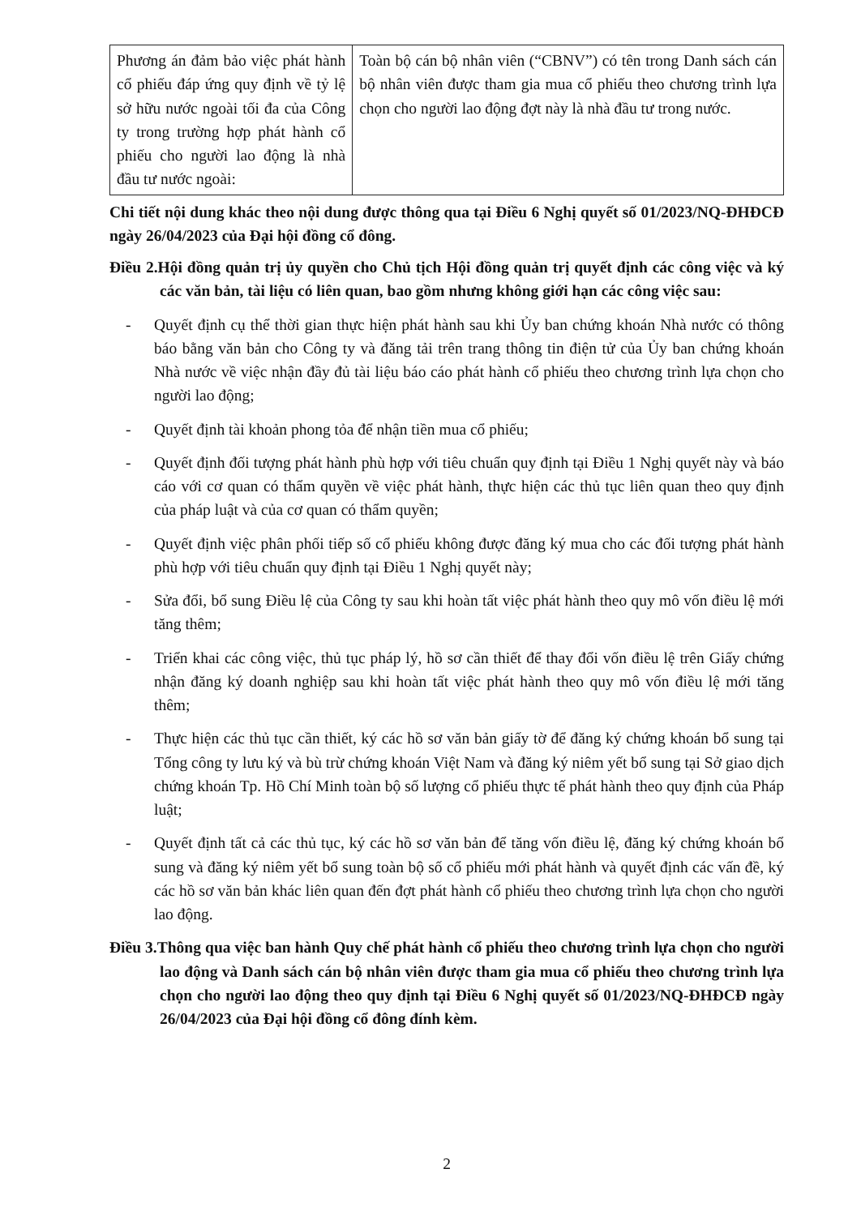| Phương án đảm bảo việc phát hành cổ phiếu đáp ứng quy định về tỷ lệ sở hữu nước ngoài tối đa của Công ty trong trường hợp phát hành cổ phiếu cho người lao động là nhà đầu tư nước ngoài: | Toàn bộ cán bộ nhân viên (“CBNV”) có tên trong Danh sách cán bộ nhân viên được tham gia mua cổ phiếu theo chương trình lựa chọn cho người lao động đợt này là nhà đầu tư trong nước. |
Chi tiết nội dung khác theo nội dung được thông qua tại Điều 6 Nghị quyết số 01/2023/NQ-ĐHĐCĐ ngày 26/04/2023 của Đại hội đồng cổ đông.
Điều 2.Hội đồng quản trị ủy quyền cho Chủ tịch Hội đồng quản trị quyết định các công việc và ký các văn bản, tài liệu có liên quan, bao gồm nhưng không giới hạn các công việc sau:
- Quyết định cụ thể thời gian thực hiện phát hành sau khi Ủy ban chứng khoán Nhà nước có thông báo bằng văn bản cho Công ty và đăng tải trên trang thông tin điện tử của Ủy ban chứng khoán Nhà nước về việc nhận đầy đủ tài liệu báo cáo phát hành cổ phiếu theo chương trình lựa chọn cho người lao động;
- Quyết định tài khoản phong tỏa để nhận tiền mua cổ phiếu;
- Quyết định đối tượng phát hành phù hợp với tiêu chuẩn quy định tại Điều 1 Nghị quyết này và báo cáo với cơ quan có thẩm quyền về việc phát hành, thực hiện các thủ tục liên quan theo quy định của pháp luật và của cơ quan có thẩm quyền;
- Quyết định việc phân phối tiếp số cổ phiếu không được đăng ký mua cho các đối tượng phát hành phù hợp với tiêu chuẩn quy định tại Điều 1 Nghị quyết này;
- Sửa đổi, bổ sung Điều lệ của Công ty sau khi hoàn tất việc phát hành theo quy mô vốn điều lệ mới tăng thêm;
- Triển khai các công việc, thủ tục pháp lý, hồ sơ cần thiết để thay đổi vốn điều lệ trên Giấy chứng nhận đăng ký doanh nghiệp sau khi hoàn tất việc phát hành theo quy mô vốn điều lệ mới tăng thêm;
- Thực hiện các thủ tục cần thiết, ký các hồ sơ văn bản giấy tờ để đăng ký chứng khoán bổ sung tại Tổng công ty lưu ký và bù trừ chứng khoán Việt Nam và đăng ký niêm yết bổ sung tại Sở giao dịch chứng khoán Tp. Hồ Chí Minh toàn bộ số lượng cổ phiếu thực tế phát hành theo quy định của Pháp luật;
- Quyết định tất cả các thủ tục, ký các hồ sơ văn bản để tăng vốn điều lệ, đăng ký chứng khoán bổ sung và đăng ký niêm yết bổ sung toàn bộ số cổ phiếu mới phát hành và quyết định các vấn đề, ký các hồ sơ văn bản khác liên quan đến đợt phát hành cổ phiếu theo chương trình lựa chọn cho người lao động.
Điều 3.Thông qua việc ban hành Quy chế phát hành cổ phiếu theo chương trình lựa chọn cho người lao động và Danh sách cán bộ nhân viên được tham gia mua cổ phiếu theo chương trình lựa chọn cho người lao động theo quy định tại Điều 6 Nghị quyết số 01/2023/NQ-ĐHĐCĐ ngày 26/04/2023 của Đại hội đồng cổ đông đính kèm.
2